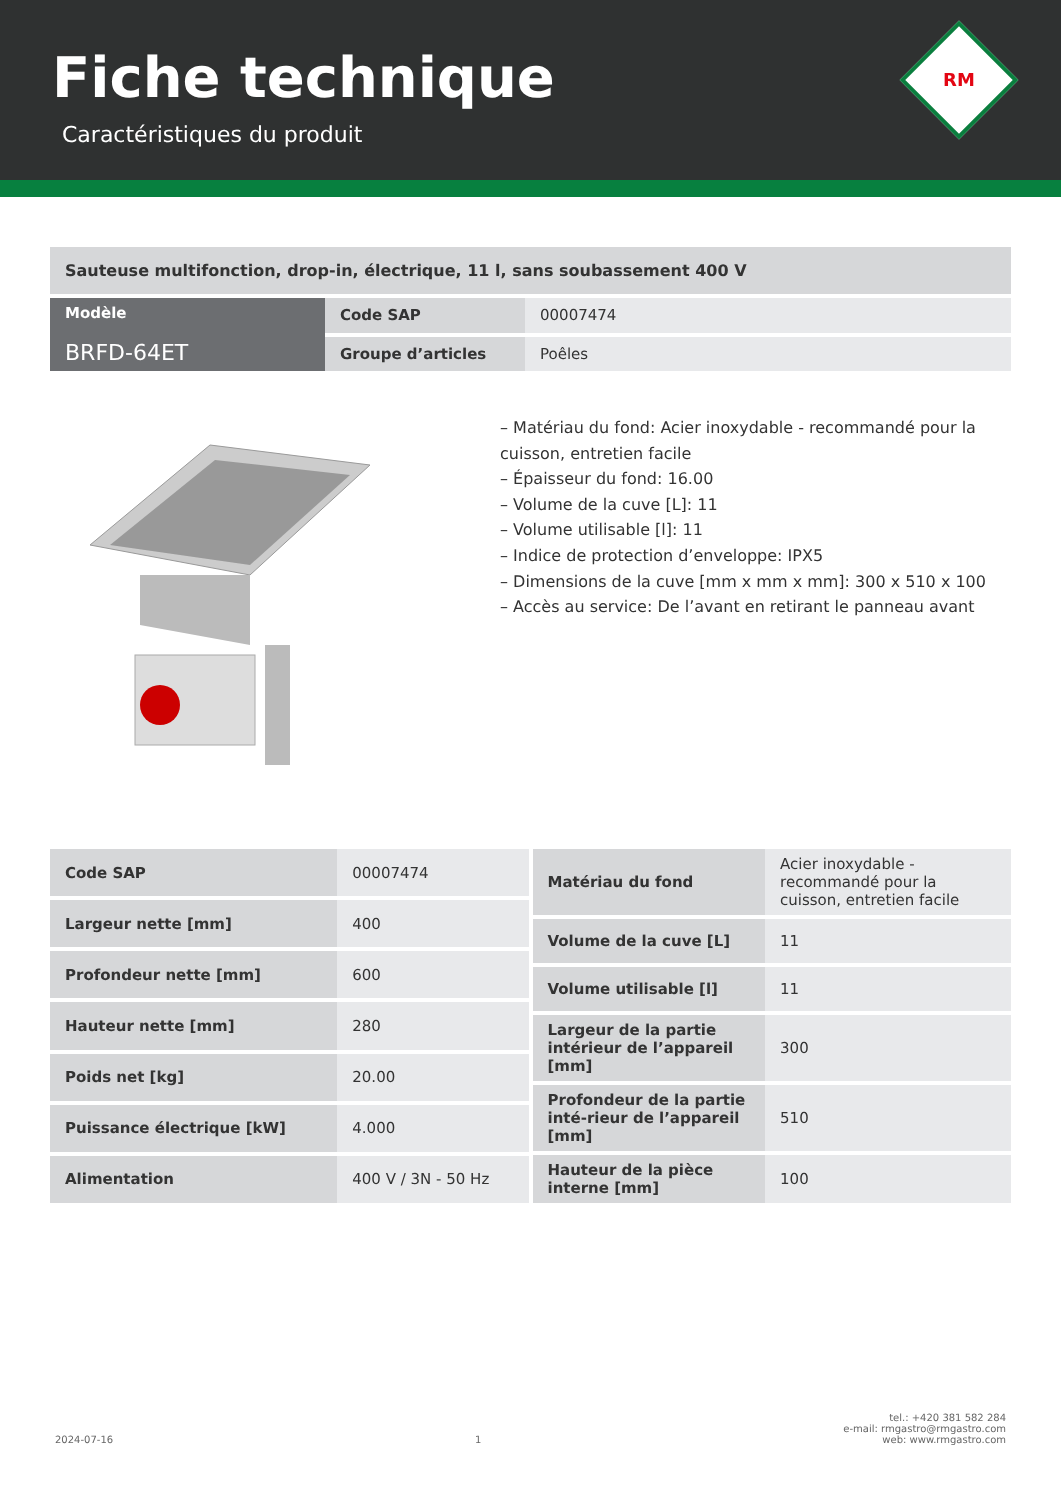Fiche technique
Caractéristiques du produit
RM
Sauteuse multifonction, drop-in, électrique, 11 l, sans soubassement 400 V
| Modèle BRFD-64ET | Code SAP | 00007474 |
| | Groupe d’articles | Poêles |
– Matériau du fond: Acier inoxydable - recommandé pour la cuisson, entretien facile
– Épaisseur du fond: 16.00
– Volume de la cuve [L]: 11
– Volume utilisable [l]: 11
– Indice de protection d’enveloppe: IPX5
– Dimensions de la cuve [mm x mm x mm]: 300 x 510 x 100
– Accès au service: De l’avant en retirant le panneau avant
| Code SAP | 00007474 |
| Largeur nette [mm] | 400 |
| Profondeur nette [mm] | 600 |
| Hauteur nette [mm] | 280 |
| Poids net [kg] | 20.00 |
| Puissance électrique [kW] | 4.000 |
| Alimentation | 400 V / 3N - 50 Hz |
| Matériau du fond | Acier inoxydable - recommandé pour la cuisson, entretien facile |
| Volume de la cuve [L] | 11 |
| Volume utilisable [l] | 11 |
| Largeur de la partie intérieur de l’appareil [mm] | 300 |
| Profondeur de la partie inté-rieur de l’appareil [mm] | 510 |
| Hauteur de la pièce interne [mm] | 100 |
2024-07-16
1
tel.: +420 381 582 284
e-mail: rmgastro@rmgastro.com
web: www.rmgastro.com